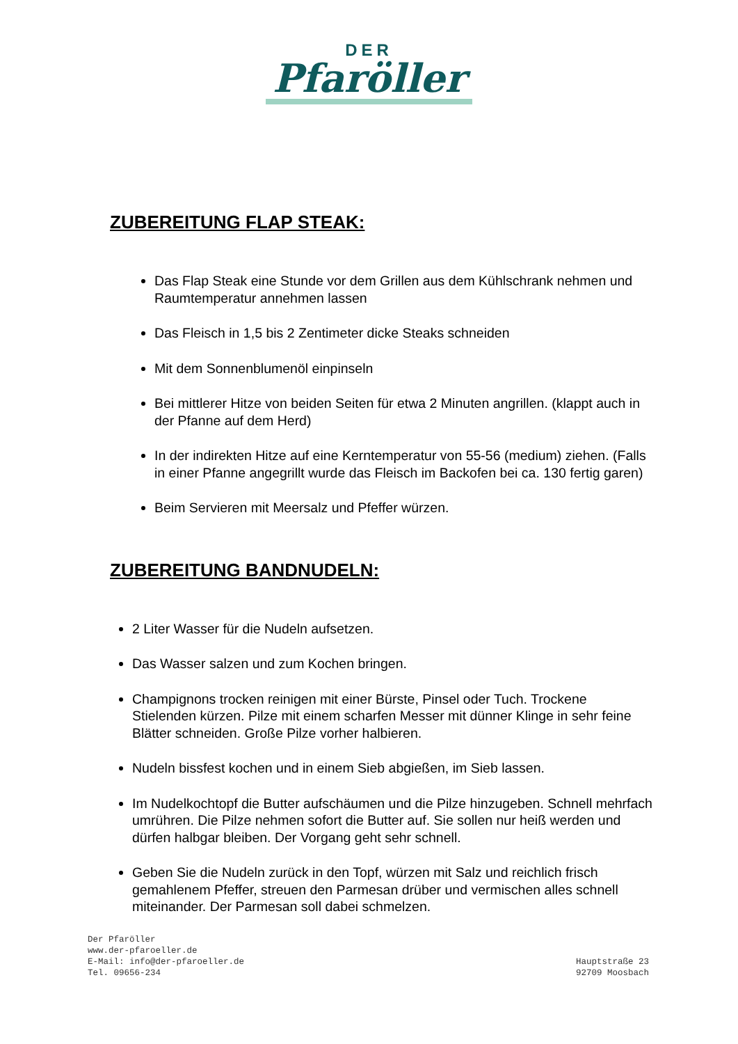DER
Pfaröller
ZUBEREITUNG FLAP STEAK:
Das Flap Steak eine Stunde vor dem Grillen aus dem Kühlschrank nehmen und Raumtemperatur annehmen lassen
Das Fleisch in 1,5 bis 2 Zentimeter dicke Steaks schneiden
Mit dem Sonnenblumenöl einpinseln
Bei mittlerer Hitze von beiden Seiten für etwa 2 Minuten angrillen. (klappt auch in der Pfanne auf dem Herd)
In der indirekten Hitze auf eine Kerntemperatur von 55-56 (medium) ziehen. (Falls in einer Pfanne angegrillt wurde das Fleisch im Backofen bei ca. 130 fertig garen)
Beim Servieren mit Meersalz und Pfeffer würzen.
ZUBEREITUNG BANDNUDELN:
2 Liter Wasser für die Nudeln aufsetzen.
Das Wasser salzen und zum Kochen bringen.
Champignons trocken reinigen mit einer Bürste, Pinsel oder Tuch. Trockene Stielenden kürzen. Pilze mit einem scharfen Messer mit dünner Klinge in sehr feine Blätter schneiden. Große Pilze vorher halbieren.
Nudeln bissfest kochen und in einem Sieb abgießen, im Sieb lassen.
Im Nudelkochtopf die Butter aufschäumen und die Pilze hinzugeben. Schnell mehrfach umrühren. Die Pilze nehmen sofort die Butter auf. Sie sollen nur heiß werden und dürfen halbgar bleiben. Der Vorgang geht sehr schnell.
Geben Sie die Nudeln zurück in den Topf, würzen mit Salz und reichlich frisch gemahlenem Pfeffer, streuen den Parmesan drüber und vermischen alles schnell miteinander. Der Parmesan soll dabei schmelzen.
Der Pfaröller
www.der-pfaroeller.de
E-Mail: info@der-pfaroeller.de
Tel. 09656-234
Hauptstraße 23
92709 Moosbach